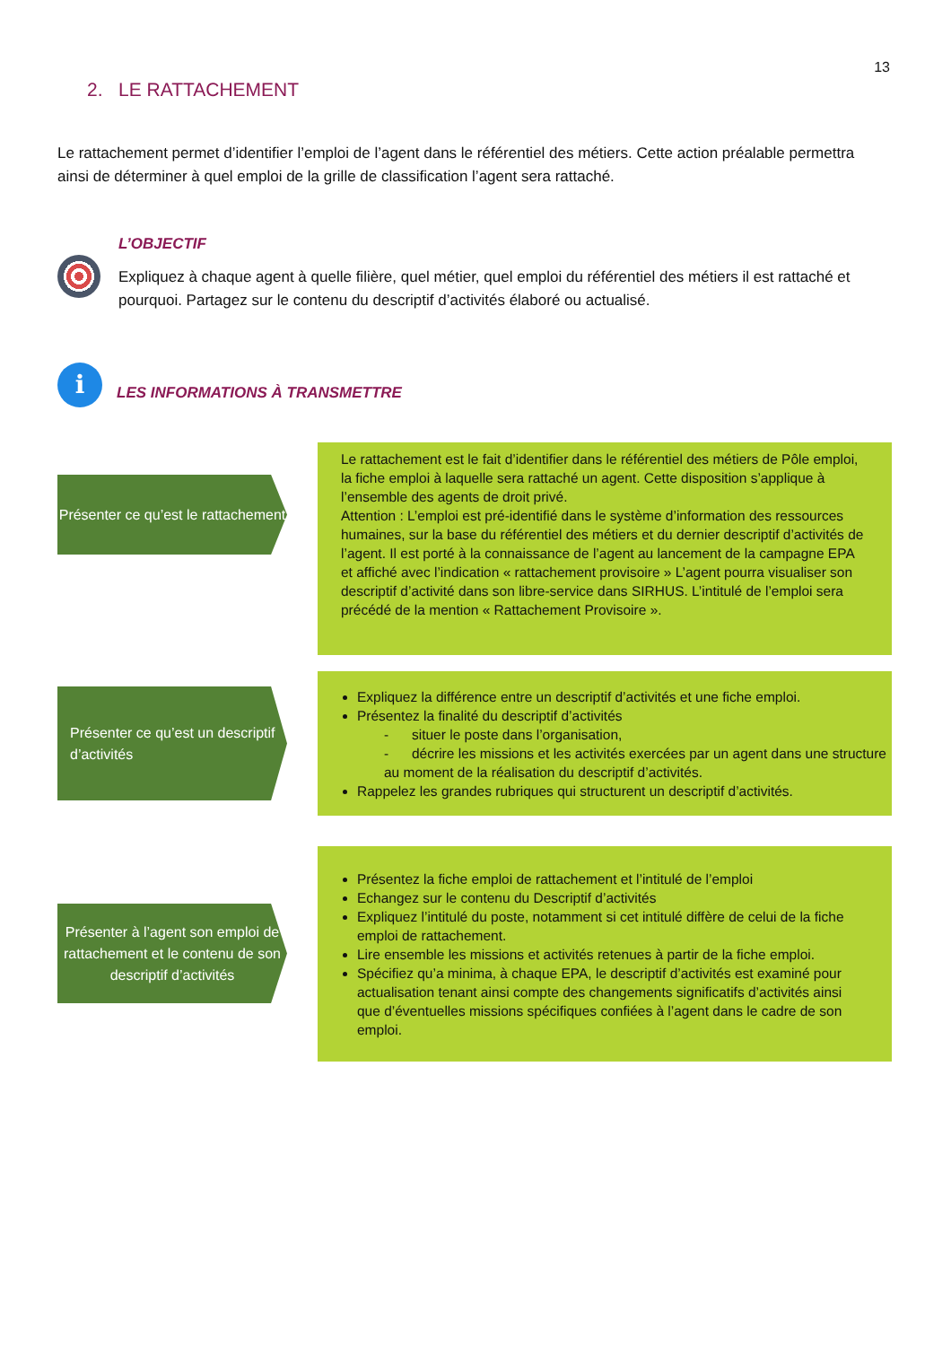13
2. LE RATTACHEMENT
Le rattachement permet d’identifier l’emploi de l’agent dans le référentiel des métiers. Cette action préalable permettra ainsi de déterminer à quel emploi de la grille de classification l’agent sera rattaché.
L’OBJECTIF
Expliquez à chaque agent à quelle filière, quel métier, quel emploi du référentiel des métiers il est rattaché et pourquoi. Partagez sur le contenu du descriptif d’activités élaboré ou actualisé.
i
LES INFORMATIONS À TRANSMETTRE
Présenter ce qu’est le rattachement
Le rattachement est le fait d’identifier dans le référentiel des métiers de Pôle emploi, la fiche emploi à laquelle sera rattaché un agent. Cette disposition s’applique à l’ensemble des agents de droit privé.
Attention : L’emploi est pré-identifié dans le système d’information des ressources humaines, sur la base du référentiel des métiers et du dernier descriptif d’activités de l’agent. Il est porté à la connaissance de l’agent au lancement de la campagne EPA et affiché avec l’indication « rattachement provisoire » L’agent pourra visualiser son descriptif d’activité dans son libre-service dans SIRHUS. L’intitulé de l’emploi sera précédé de la mention « Rattachement Provisoire ».
Présenter ce qu’est un descriptif d’activités
Expliquez la différence entre un descriptif d’activités et une fiche emploi.
Présentez la finalité du descriptif d’activités
- situer le poste dans l’organisation,
- décrire les missions et les activités exercées par un agent dans une structure au moment de la réalisation du descriptif d’activités.
Rappelez les grandes rubriques qui structurent un descriptif d’activités.
Présenter à l’agent son emploi de rattachement et le contenu de son descriptif d’activités
Présentez la fiche emploi de rattachement et l’intitulé de l’emploi
Echangez sur le contenu du Descriptif d’activités
Expliquez l’intitulé du poste, notamment si cet intitulé diffère de celui de la fiche emploi de rattachement.
Lire ensemble les missions et activités retenues à partir de la fiche emploi.
Spécifiez qu’a minima, à chaque EPA, le descriptif d’activités est examiné pour actualisation tenant ainsi compte des changements significatifs d’activités ainsi que d’éventuelles missions spécifiques confiées à l’agent dans le cadre de son emploi.